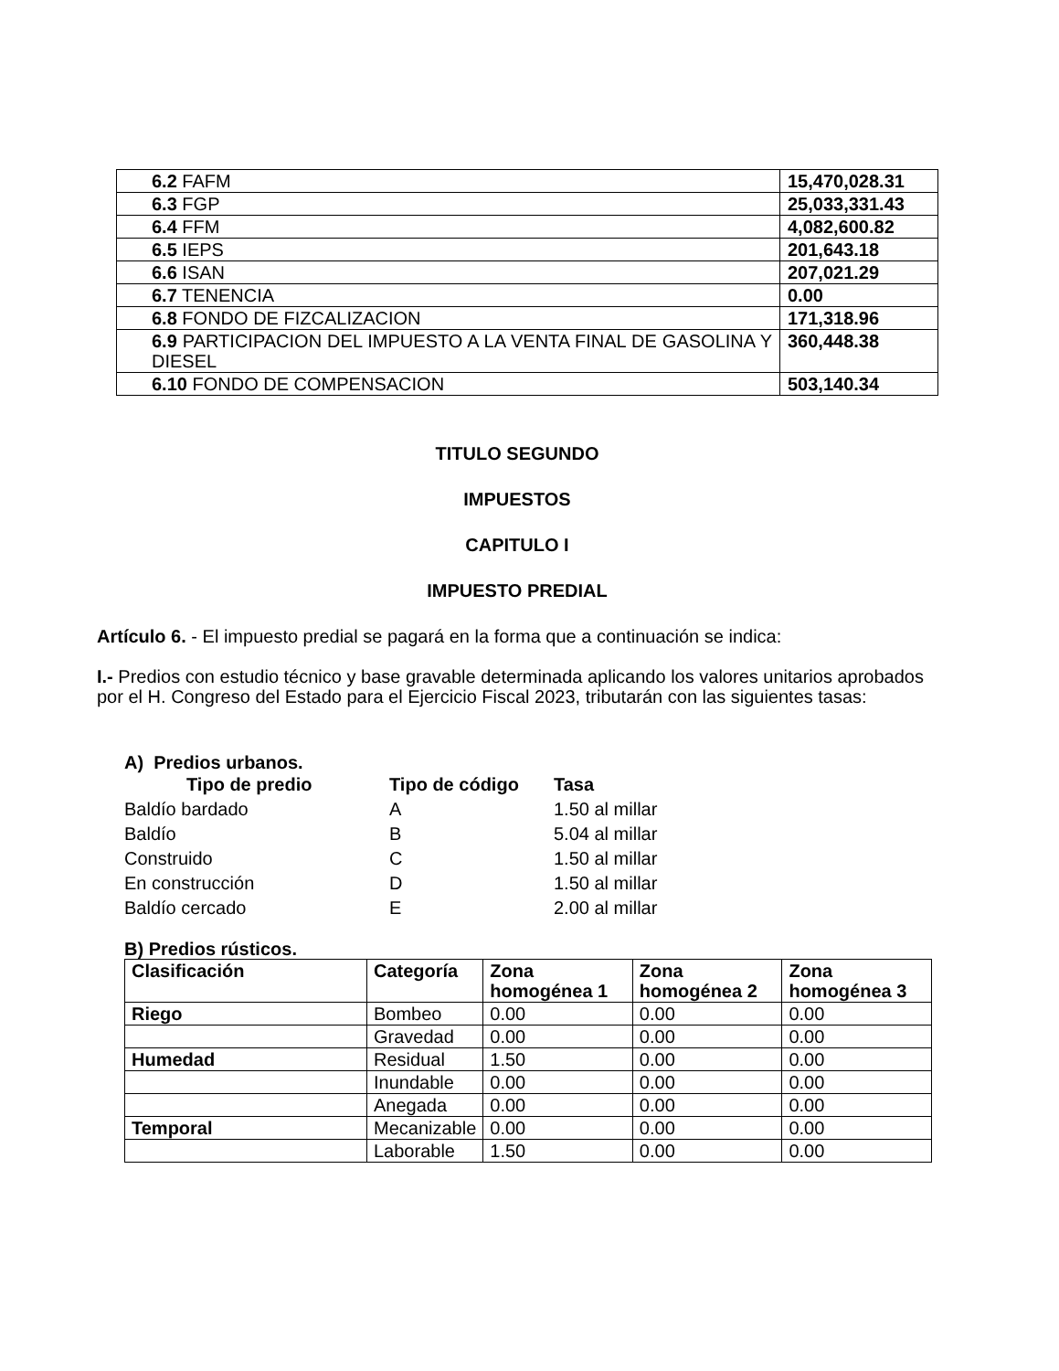| 6.2 FAFM | 15,470,028.31 |
| 6.3 FGP | 25,033,331.43 |
| 6.4 FFM | 4,082,600.82 |
| 6.5 IEPS | 201,643.18 |
| 6.6 ISAN | 207,021.29 |
| 6.7 TENENCIA | 0.00 |
| 6.8 FONDO DE FIZCALIZACION | 171,318.96 |
| 6.9 PARTICIPACION DEL IMPUESTO A LA VENTA FINAL DE GASOLINA Y DIESEL | 360,448.38 |
| 6.10 FONDO DE COMPENSACION | 503,140.34 |
TITULO SEGUNDO
IMPUESTOS
CAPITULO I
IMPUESTO PREDIAL
Artículo 6. - El impuesto predial se pagará en la forma que a continuación se indica:
I.- Predios con estudio técnico y base gravable determinada aplicando los valores unitarios aprobados por el H. Congreso del Estado para el Ejercicio Fiscal 2023, tributarán con las siguientes tasas:
A) Predios urbanos.
| Tipo de predio | Tipo de código | Tasa |
| --- | --- | --- |
| Baldío bardado | A | 1.50 al millar |
| Baldío | B | 5.04 al millar |
| Construido | C | 1.50 al millar |
| En construcción | D | 1.50 al millar |
| Baldío cercado | E | 2.00 al millar |
B) Predios rústicos.
| Clasificación | Categoría | Zona homogénea 1 | Zona homogénea 2 | Zona homogénea 3 |
| --- | --- | --- | --- | --- |
| Riego | Bombeo | 0.00 | 0.00 | 0.00 |
| | Gravedad | 0.00 | 0.00 | 0.00 |
| Humedad | Residual | 1.50 | 0.00 | 0.00 |
| | Inundable | 0.00 | 0.00 | 0.00 |
| | Anegada | 0.00 | 0.00 | 0.00 |
| Temporal | Mecanizable | 0.00 | 0.00 | 0.00 |
| | Laborable | 1.50 | 0.00 | 0.00 |